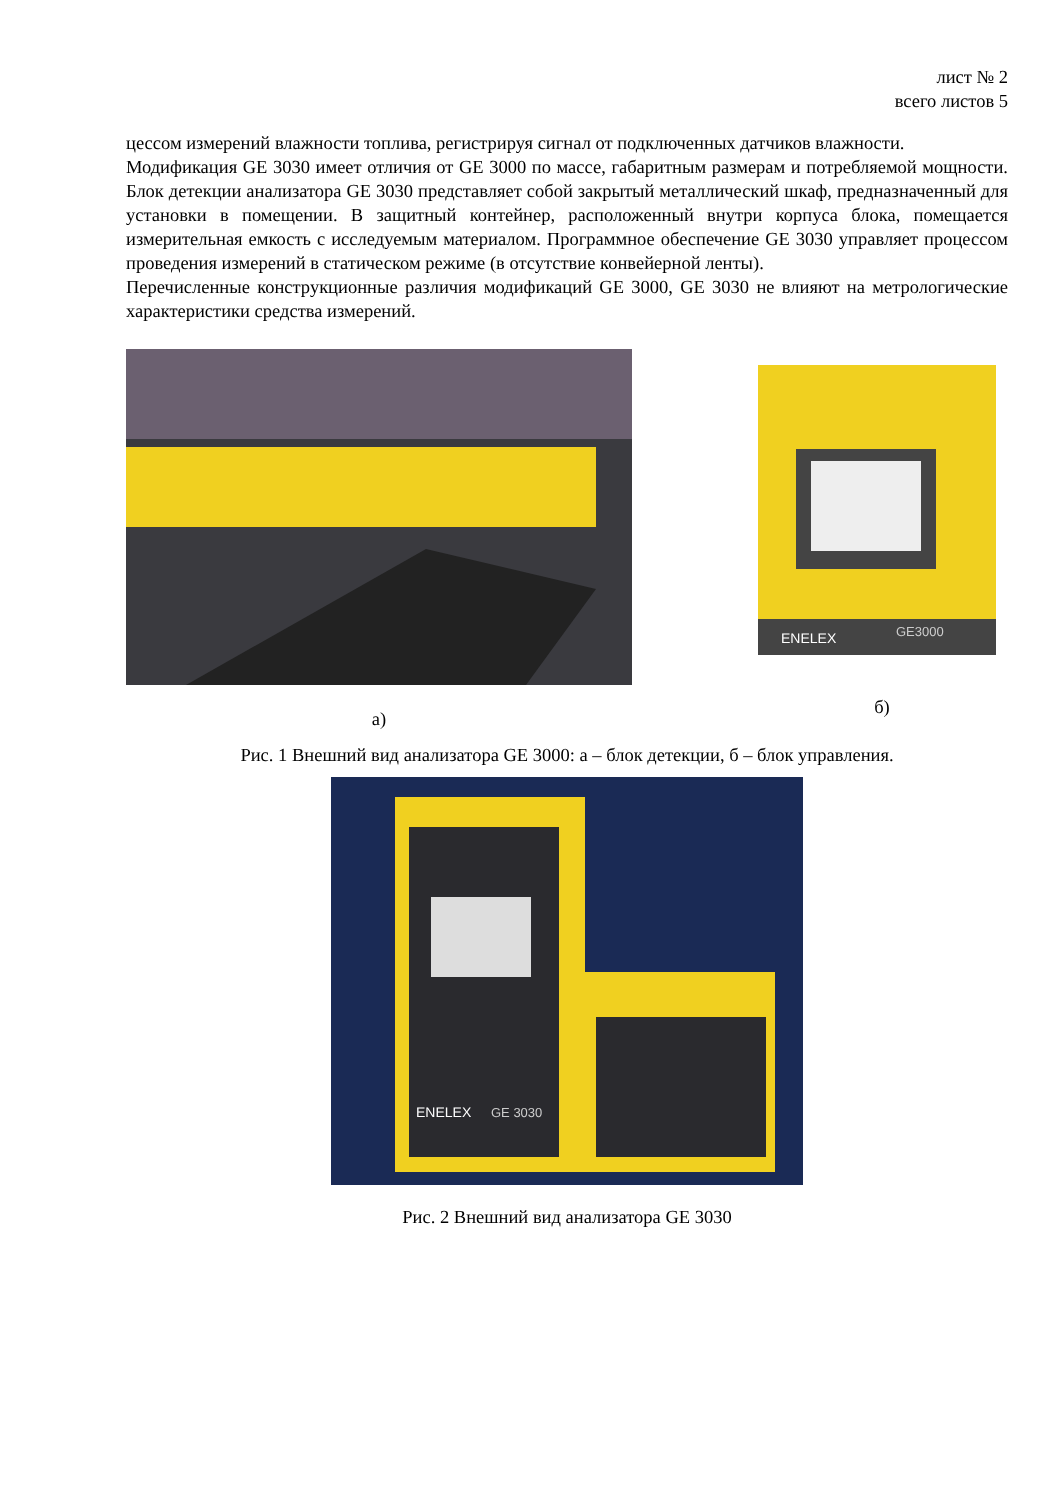лист № 2
всего листов 5
цессом измерений влажности топлива, регистрируя сигнал от подключенных датчиков влажности.
Модификация GE 3030 имеет отличия от GE 3000 по массе, габаритным размерам и потребляемой мощности. Блок детекции анализатора GE 3030 представляет собой закрытый металлический шкаф, предназначенный для установки в помещении. В защитный контейнер, расположенный внутри корпуса блока, помещается измерительная емкость с исследуемым материалом. Программное обеспечение GE 3030 управляет процессом проведения измерений в статическом режиме (в отсутствие конвейерной ленты).
Перечисленные конструкционные различия модификаций GE 3000, GE 3030 не влияют на метрологические характеристики средства измерений.
а)
ENELEX
GE3000
б)
Рис. 1 Внешний вид анализатора GE 3000: а – блок детекции, б – блок управления.
ENELEX
GE 3030
Рис. 2 Внешний вид анализатора GE 3030